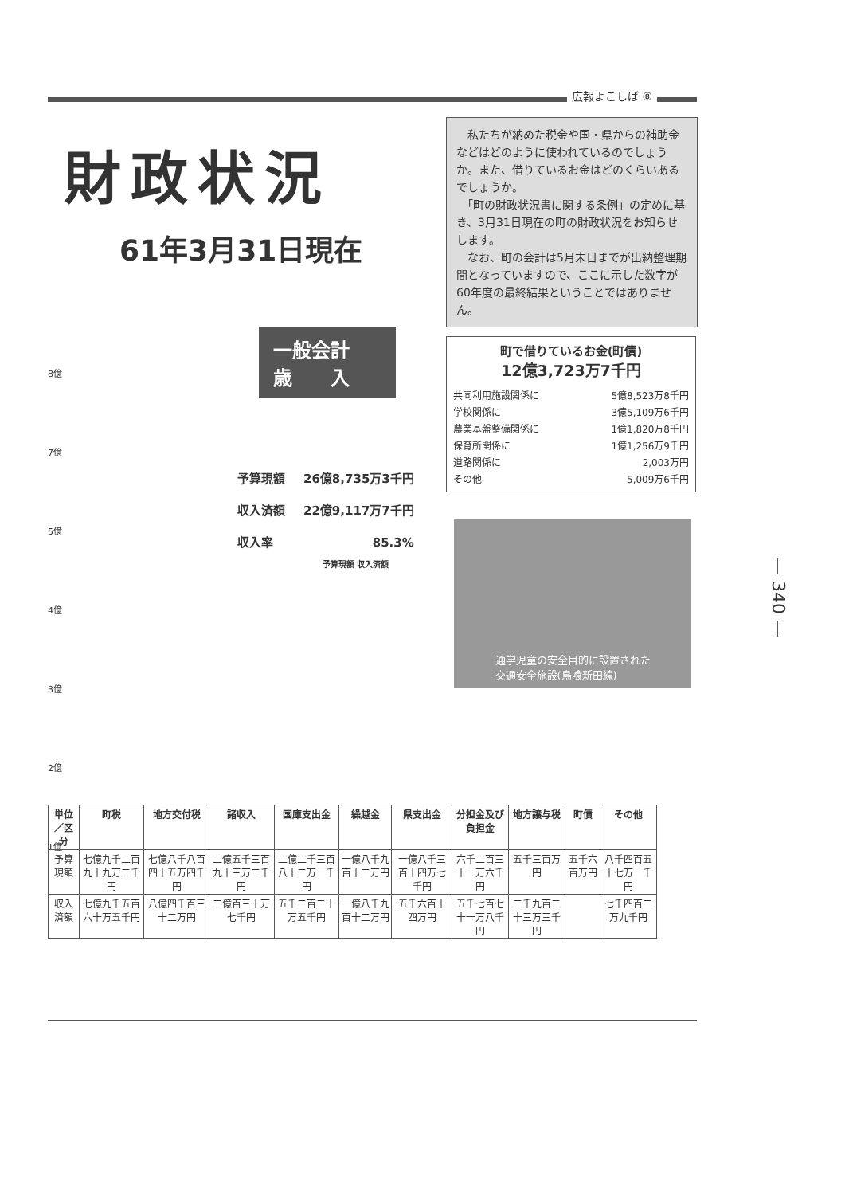広報よこしば ⑧
財政状況
61年3月31日現在
　私たちが納めた税金や国・県からの補助金などはどのように使われているのでしょうか。また、借りているお金はどのくらいあるでしょうか。
　「町の財政状況書に関する条例」の定めに基き、3月31日現在の町の財政状況をお知らせします。
　なお、町の会計は5月末日までが出納整理期間となっていますので、ここに示した数字が60年度の最終結果ということではありません。
町で借りているお金(町債)
12億3,723万7千円
| 共同利用施設関係に | 5億8,523万8千円 |
| 学校関係に | 3億5,109万6千円 |
| 農業基盤整備関係に | 1億1,820万8千円 |
| 保育所関係に | 1億1,256万9千円 |
| 道路関係に | 2,003万円 |
| その他 | 5,009万6千円 |
通学児童の安全目的に設置された
交通安全施設(鳥喰新田線)
一般会計
歳　　入
| 予算現額 | 26億8,735万3千円 |
| 収入済額 | 22億9,117万7千円 |
| 収入率 | 85.3% |
予算現額 収入済額
8億
7億
5億
4億
3億
2億
1億
| 単位／区分 | 町税 | 地方交付税 | 諸収入 | 国庫支出金 | 繰越金 | 県支出金 | 分担金及び負担金 | 地方譲与税 | 町債 | その他 |
| --- | --- | --- | --- | --- | --- | --- | --- | --- | --- | --- |
| 予算現額 | 七億九千二百九十九万二千円 | 七億八千八百四十五万四千円 | 二億五千三百九十三万二千円 | 二億二千三百八十二万一千円 | 一億八千九百十二万円 | 一億八千三百十四万七千円 | 六千二百三十一万六千円 | 五千三百万円 | 五千六百万円 | 八千四百五十七万一千円 |
| 収入済額 | 七億九千五百六十万五千円 | 八億四千百三十二万円 | 二億百三十万七千円 | 五千二百二十万五千円 | 一億八千九百十二万円 | 五千六百十四万円 | 五千七百七十一万八千円 | 二千九百二十三万三千円 | | 七千四百二万九千円 |
— 340 —